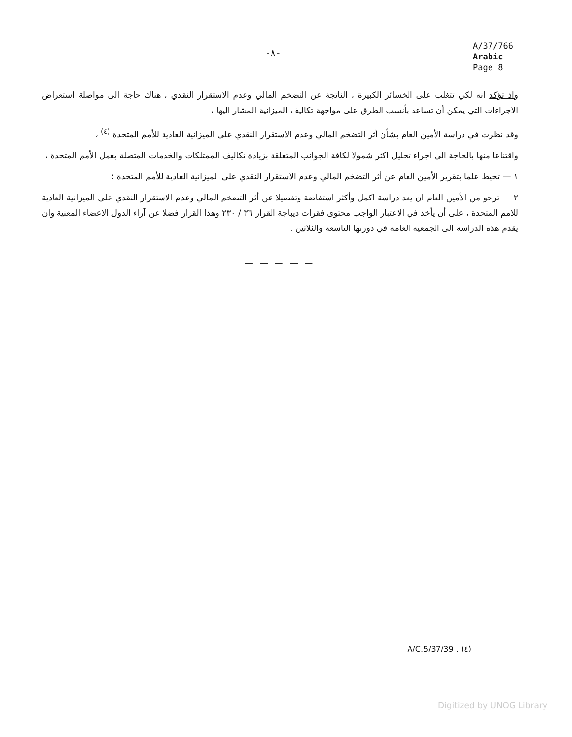-٨-
A/37/766
Arabic
Page 8
واذ تؤكد انه لكي تتغلب على الخسائر الكبيرة ، الناتجة عن التضخم المالي وعدم الاستقرار النقدي ، هناك حاجة الى مواصلة استعراض الاجراءات التي يمكن أن تساعد بأنسب الطرق على مواجهة تكاليف الميزانية المشار اليها ،
وقد نظرت في دراسة الأمين العام بشأن أثر التضخم المالي وعدم الاستقرار النقدي على الميزانية العادية للأمم المتحدة <sup>(٤)</sup> ،
واقتناعا منها بالحاجة الى اجراء تحليل اكثر شمولا لكافة الجوانب المتعلقة بزيادة تكاليف الممتلكات والخدمات المتصلة بعمل الأمم المتحدة ،
١ — تحيط علما بتقرير الأمين العام عن أثر التضخم المالي وعدم الاستقرار النقدي على الميزانية العادية للأمم المتحدة ؛
٢ — ترجو من الأمين العام ان يعد دراسة اكمل وأكثر استفاضة وتفصيلا عن أثر التضخم المالي وعدم الاستقرار النقدي على الميزانية العادية للامم المتحدة ، على أن يأخذ في الاعتبار الواجب محتوى فقرات ديباجة القرار ٣٦ / ٢٣٠ وهذا القرار فضلا عن آراء الدول الاعضاء المعنية وان يقدم هذه الدراسة الى الجمعية العامة في دورتها التاسعة والثلاثين .
— — — — —
(٤) A/C.5/37/39 .
Digitized by UNOG Library